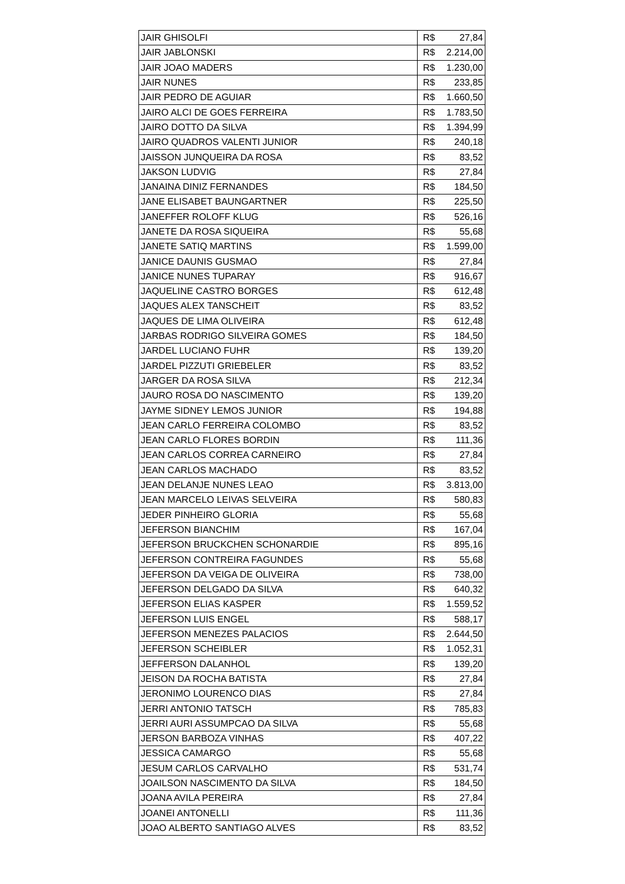| JAIR GHISOLFI | R$ 27,84 |
| JAIR JABLONSKI | R$ 2.214,00 |
| JAIR JOAO MADERS | R$ 1.230,00 |
| JAIR NUNES | R$ 233,85 |
| JAIR PEDRO DE AGUIAR | R$ 1.660,50 |
| JAIRO ALCI DE GOES FERREIRA | R$ 1.783,50 |
| JAIRO DOTTO DA SILVA | R$ 1.394,99 |
| JAIRO QUADROS VALENTI JUNIOR | R$ 240,18 |
| JAISSON JUNQUEIRA DA ROSA | R$ 83,52 |
| JAKSON LUDVIG | R$ 27,84 |
| JANAINA DINIZ FERNANDES | R$ 184,50 |
| JANE ELISABET BAUNGARTNER | R$ 225,50 |
| JANEFFER ROLOFF KLUG | R$ 526,16 |
| JANETE DA ROSA SIQUEIRA | R$ 55,68 |
| JANETE SATIQ MARTINS | R$ 1.599,00 |
| JANICE DAUNIS GUSMAO | R$ 27,84 |
| JANICE NUNES TUPARAY | R$ 916,67 |
| JAQUELINE CASTRO BORGES | R$ 612,48 |
| JAQUES ALEX TANSCHEIT | R$ 83,52 |
| JAQUES DE LIMA OLIVEIRA | R$ 612,48 |
| JARBAS RODRIGO SILVEIRA GOMES | R$ 184,50 |
| JARDEL LUCIANO FUHR | R$ 139,20 |
| JARDEL PIZZUTI GRIEBELER | R$ 83,52 |
| JARGER DA ROSA SILVA | R$ 212,34 |
| JAURO ROSA DO NASCIMENTO | R$ 139,20 |
| JAYME SIDNEY LEMOS JUNIOR | R$ 194,88 |
| JEAN CARLO FERREIRA COLOMBO | R$ 83,52 |
| JEAN CARLO FLORES BORDIN | R$ 111,36 |
| JEAN CARLOS CORREA CARNEIRO | R$ 27,84 |
| JEAN CARLOS MACHADO | R$ 83,52 |
| JEAN DELANJE NUNES LEAO | R$ 3.813,00 |
| JEAN MARCELO LEIVAS SELVEIRA | R$ 580,83 |
| JEDER PINHEIRO GLORIA | R$ 55,68 |
| JEFERSON BIANCHIM | R$ 167,04 |
| JEFERSON BRUCKCHEN SCHONARDIE | R$ 895,16 |
| JEFERSON CONTREIRA FAGUNDES | R$ 55,68 |
| JEFERSON DA VEIGA DE OLIVEIRA | R$ 738,00 |
| JEFERSON DELGADO DA SILVA | R$ 640,32 |
| JEFERSON ELIAS KASPER | R$ 1.559,52 |
| JEFERSON LUIS ENGEL | R$ 588,17 |
| JEFERSON MENEZES PALACIOS | R$ 2.644,50 |
| JEFERSON SCHEIBLER | R$ 1.052,31 |
| JEFFERSON DALANHOL | R$ 139,20 |
| JEISON DA ROCHA BATISTA | R$ 27,84 |
| JERONIMO LOURENCO DIAS | R$ 27,84 |
| JERRI ANTONIO TATSCH | R$ 785,83 |
| JERRI AURI ASSUMPCAO DA SILVA | R$ 55,68 |
| JERSON BARBOZA VINHAS | R$ 407,22 |
| JESSICA CAMARGO | R$ 55,68 |
| JESUM CARLOS CARVALHO | R$ 531,74 |
| JOAILSON NASCIMENTO DA SILVA | R$ 184,50 |
| JOANA AVILA PEREIRA | R$ 27,84 |
| JOANEI ANTONELLI | R$ 111,36 |
| JOAO ALBERTO SANTIAGO ALVES | R$ 83,52 |